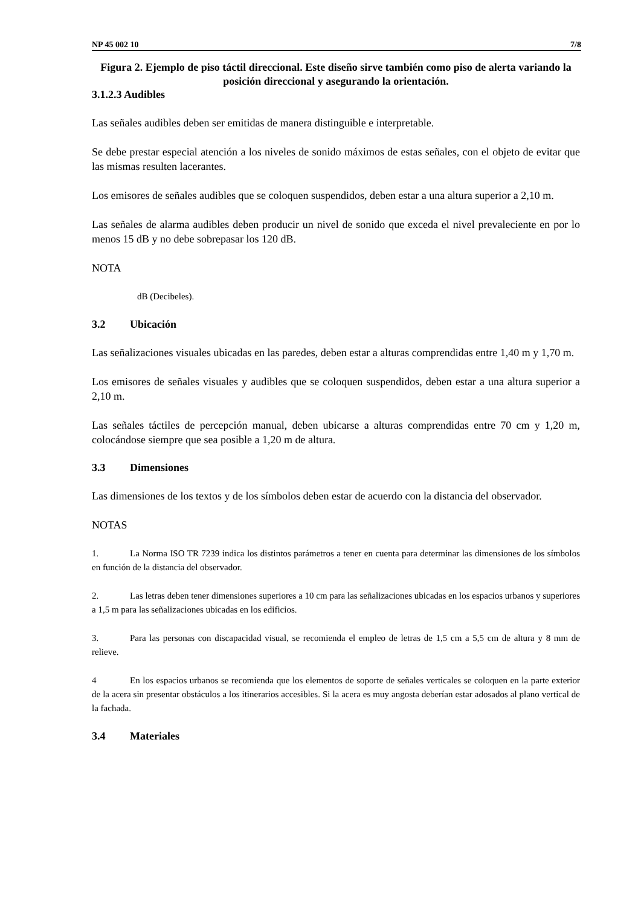NP 45 002 10 7/8
Figura 2. Ejemplo de piso táctil direccional. Este diseño sirve también como piso de alerta variando la posición direccional y asegurando la orientación.
3.1.2.3 Audibles
Las señales audibles deben ser emitidas de manera distinguible e interpretable.
Se debe prestar especial atención a los niveles de sonido máximos de estas señales, con el objeto de evitar que las mismas resulten lacerantes.
Los emisores de señales audibles que se coloquen suspendidos, deben estar a una altura superior a 2,10 m.
Las señales de alarma audibles deben producir un nivel de sonido que exceda el nivel prevaleciente en por lo menos 15 dB y no debe sobrepasar los 120 dB.
NOTA
dB (Decibeles).
3.2 Ubicación
Las señalizaciones visuales ubicadas en las paredes, deben estar a alturas comprendidas entre 1,40 m y 1,70 m.
Los emisores de señales visuales y audibles que se coloquen suspendidos, deben estar a una altura superior a 2,10 m.
Las señales táctiles de percepción manual, deben ubicarse a alturas comprendidas entre 70 cm y 1,20 m, colocándose siempre que sea posible a 1,20 m de altura.
3.3 Dimensiones
Las dimensiones de los textos y de los símbolos deben estar de acuerdo con la distancia del observador.
NOTAS
1. La Norma ISO TR 7239 indica los distintos parámetros a tener en cuenta para determinar las dimensiones de los símbolos en función de la distancia del observador.
2. Las letras deben tener dimensiones superiores a 10 cm para las señalizaciones ubicadas en los espacios urbanos y superiores a 1,5 m para las señalizaciones ubicadas en los edificios.
3. Para las personas con discapacidad visual, se recomienda el empleo de letras de 1,5 cm a 5,5 cm de altura y 8 mm de relieve.
4 En los espacios urbanos se recomienda que los elementos de soporte de señales verticales se coloquen en la parte exterior de la acera sin presentar obstáculos a los itinerarios accesibles. Si la acera es muy angosta deberían estar adosados al plano vertical de la fachada.
3.4 Materiales